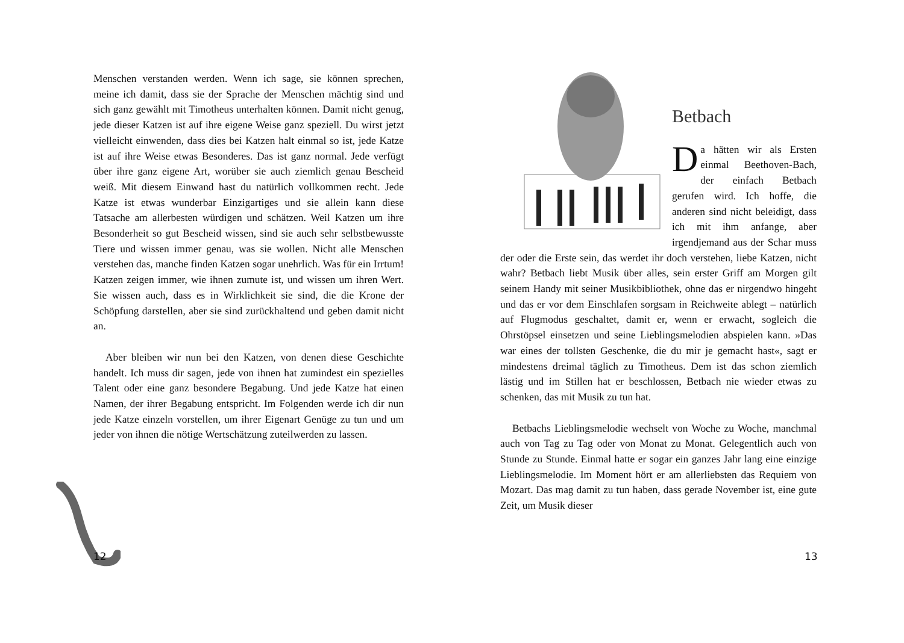Menschen verstanden werden. Wenn ich sage, sie können sprechen, meine ich damit, dass sie der Sprache der Menschen mächtig sind und sich ganz gewählt mit Timotheus unterhalten können. Damit nicht genug, jede dieser Katzen ist auf ihre eigene Weise ganz speziell. Du wirst jetzt vielleicht einwenden, dass dies bei Katzen halt einmal so ist, jede Katze ist auf ihre Weise etwas Besonderes. Das ist ganz normal. Jede verfügt über ihre ganz eigene Art, worüber sie auch ziemlich genau Bescheid weiß. Mit diesem Einwand hast du natürlich vollkommen recht. Jede Katze ist etwas wunderbar Einzigartiges und sie allein kann diese Tatsache am allerbesten würdigen und schätzen. Weil Katzen um ihre Besonderheit so gut Bescheid wissen, sind sie auch sehr selbstbewusste Tiere und wissen immer genau, was sie wollen. Nicht alle Menschen verstehen das, manche finden Katzen sogar unehrlich. Was für ein Irrtum! Katzen zeigen immer, wie ihnen zumute ist, und wissen um ihren Wert. Sie wissen auch, dass es in Wirklichkeit sie sind, die die Krone der Schöpfung darstellen, aber sie sind zurückhaltend und geben damit nicht an.
Aber bleiben wir nun bei den Katzen, von denen diese Geschichte handelt. Ich muss dir sagen, jede von ihnen hat zumindest ein spezielles Talent oder eine ganz besondere Begabung. Und jede Katze hat einen Namen, der ihrer Begabung entspricht. Im Folgenden werde ich dir nun jede Katze einzeln vorstellen, um ihrer Eigenart Genüge zu tun und um jeder von ihnen die nötige Wertschätzung zuteilwerden zu lassen.
12
Betbach
Da hätten wir als Ersten einmal Beethoven-Bach, der einfach Betbach gerufen wird. Ich hoffe, die anderen sind nicht beleidigt, dass ich mit ihm anfange, aber irgendjemand aus der Schar muss der oder die Erste sein, das werdet ihr doch verstehen, liebe Katzen, nicht wahr? Betbach liebt Musik über alles, sein erster Griff am Morgen gilt seinem Handy mit seiner Musikbibliothek, ohne das er nirgendwo hingeht und das er vor dem Einschlafen sorgsam in Reichweite ablegt – natürlich auf Flugmodus geschaltet, damit er, wenn er erwacht, sogleich die Ohrstöpsel einsetzen und seine Lieblingsmelodien abspielen kann. »Das war eines der tollsten Geschenke, die du mir je gemacht hast«, sagt er mindestens dreimal täglich zu Timotheus. Dem ist das schon ziemlich lästig und im Stillen hat er beschlossen, Betbach nie wieder etwas zu schenken, das mit Musik zu tun hat.
Betbachs Lieblingsmelodie wechselt von Woche zu Woche, manchmal auch von Tag zu Tag oder von Monat zu Monat. Gelegentlich auch von Stunde zu Stunde. Einmal hatte er sogar ein ganzes Jahr lang eine einzige Lieblingsmelodie. Im Moment hört er am allerliebsten das Requiem von Mozart. Das mag damit zu tun haben, dass gerade November ist, eine gute Zeit, um Musik dieser
13